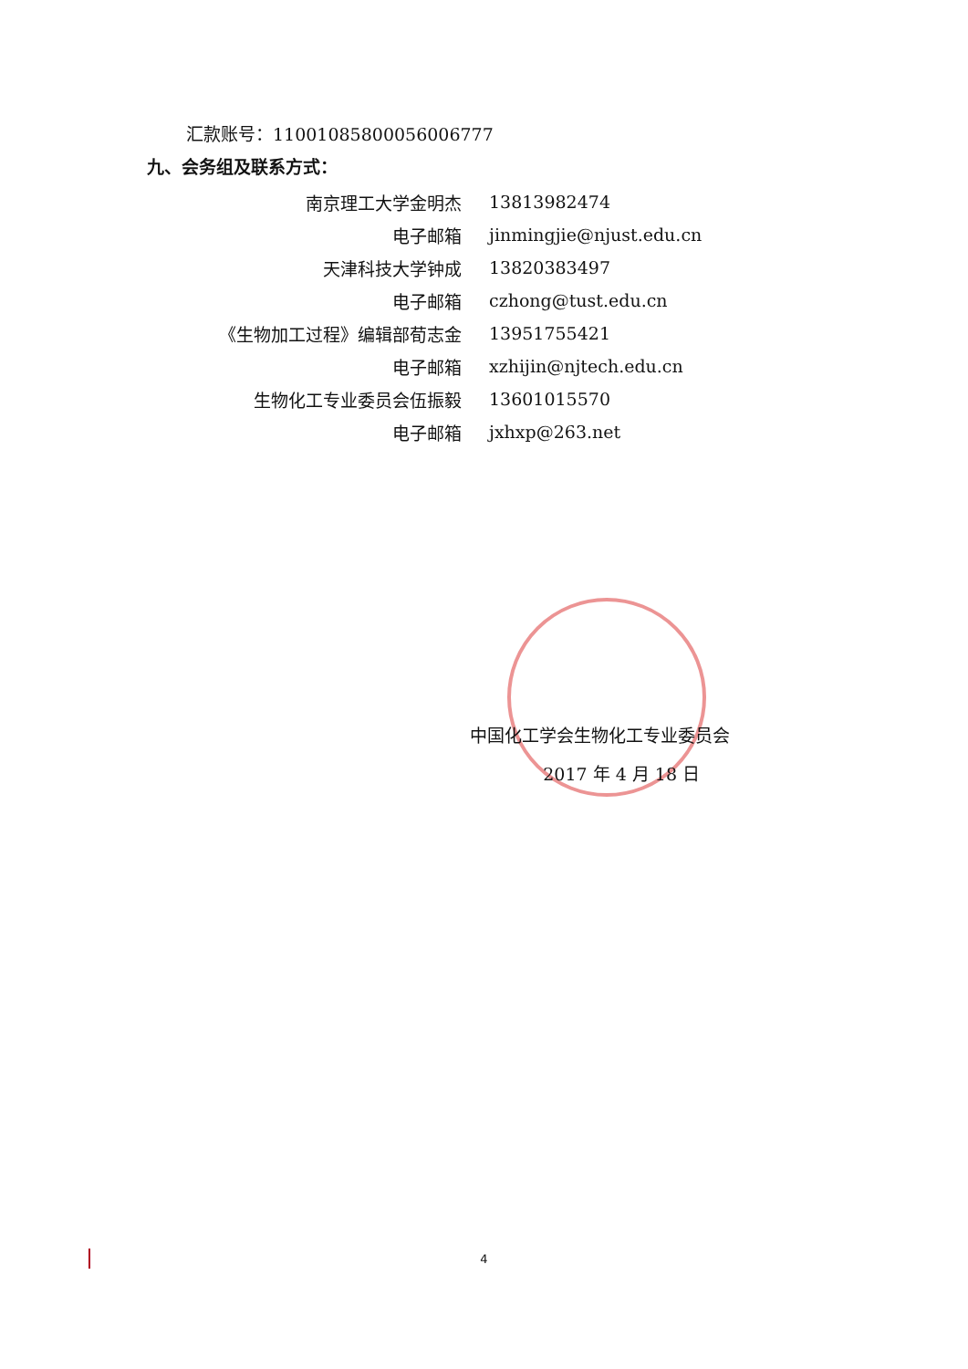汇款账号：11001085800056006777
九、会务组及联系方式：
| 南京理工大学金明杰 | 13813982474 |
| 电子邮箱 | jinmingjie@njust.edu.cn |
| 天津科技大学钟成 | 13820383497 |
| 电子邮箱 | czhong@tust.edu.cn |
| 《生物加工过程》编辑部荀志金 | 13951755421 |
| 电子邮箱 | xzhijin@njtech.edu.cn |
| 生物化工专业委员会伍振毅 | 13601015570 |
| 电子邮箱 | jxhxp@263.net |
中国化工学会生物化工专业委员会
2017 年 4 月 18 日
4